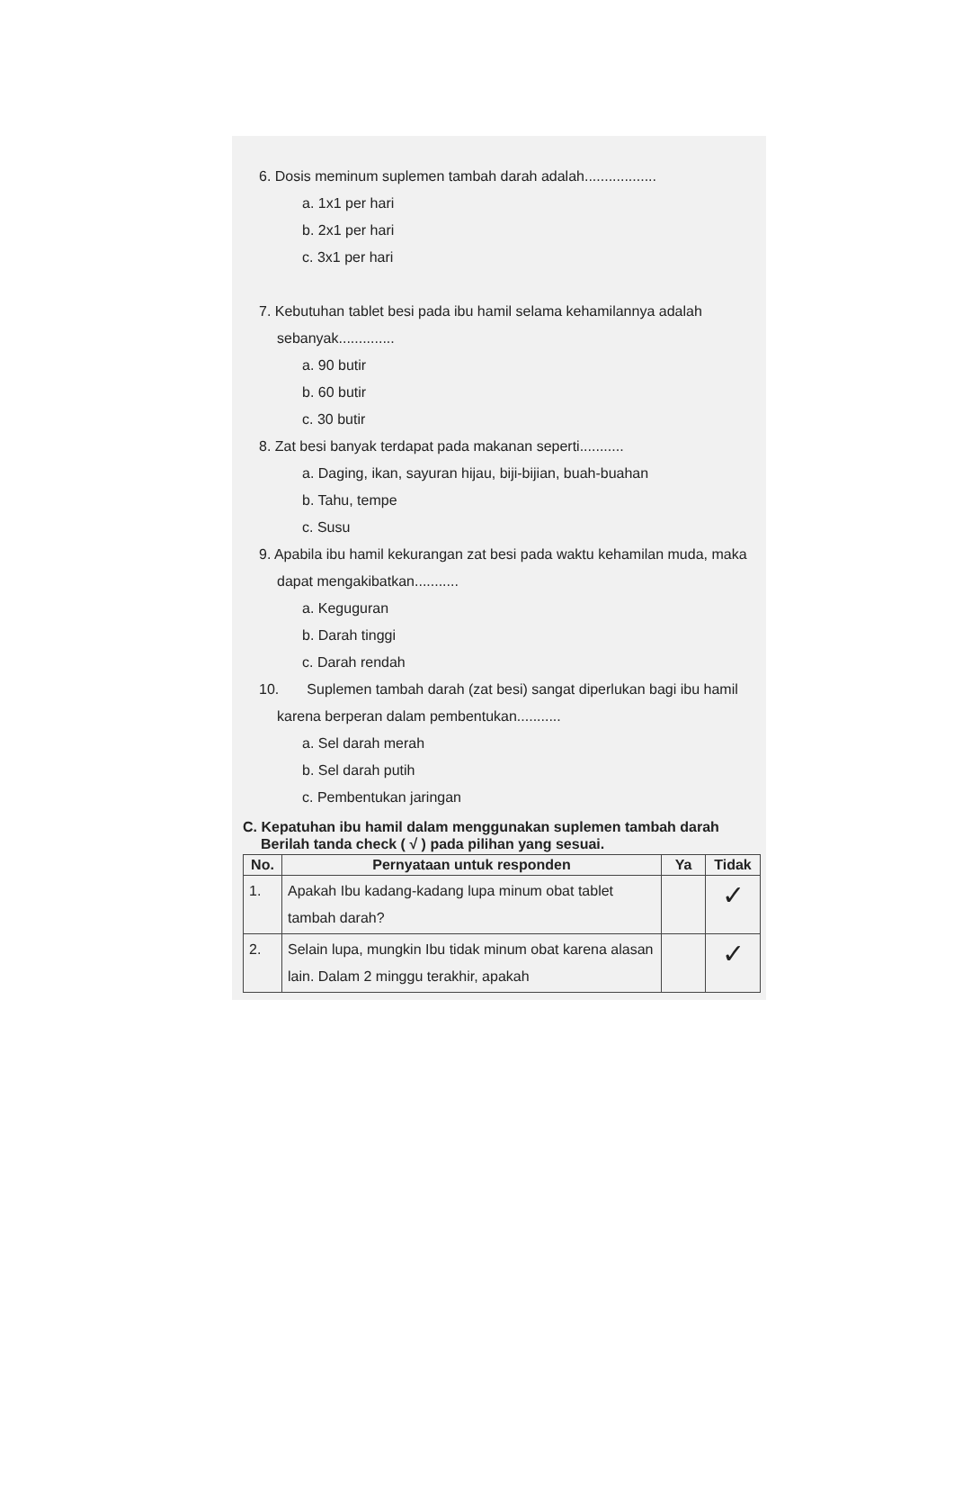6. Dosis meminum suplemen tambah darah adalah..................
a. 1x1 per hari
b. 2x1 per hari
c. 3x1 per hari
7. Kebutuhan tablet besi pada ibu hamil selama kehamilannya adalah sebanyak..............
a. 90 butir
b. 60 butir
c. 30 butir
8. Zat besi banyak terdapat pada makanan seperti...........
a. Daging, ikan, sayuran hijau, biji-bijian, buah-buahan
b. Tahu, tempe
c. Susu
9. Apabila ibu hamil kekurangan zat besi pada waktu kehamilan muda, maka dapat mengakibatkan...........
a. Keguguran
b. Darah tinggi
c. Darah rendah
10. Suplemen tambah darah (zat besi) sangat diperlukan bagi ibu hamil karena berperan dalam pembentukan...........
a. Sel darah merah
b. Sel darah putih
c. Pembentukan jaringan
C. Kepatuhan ibu hamil dalam menggunakan suplemen tambah darah
Berilah tanda check ( √ ) pada pilihan yang sesuai.
| No. | Pernyataan untuk responden | Ya | Tidak |
| --- | --- | --- | --- |
| 1. | Apakah Ibu kadang-kadang lupa minum obat tablet tambah darah? | | ✓ |
| 2. | Selain lupa, mungkin Ibu tidak minum obat karena alasan lain. Dalam 2 minggu terakhir, apakah | | ✓ |